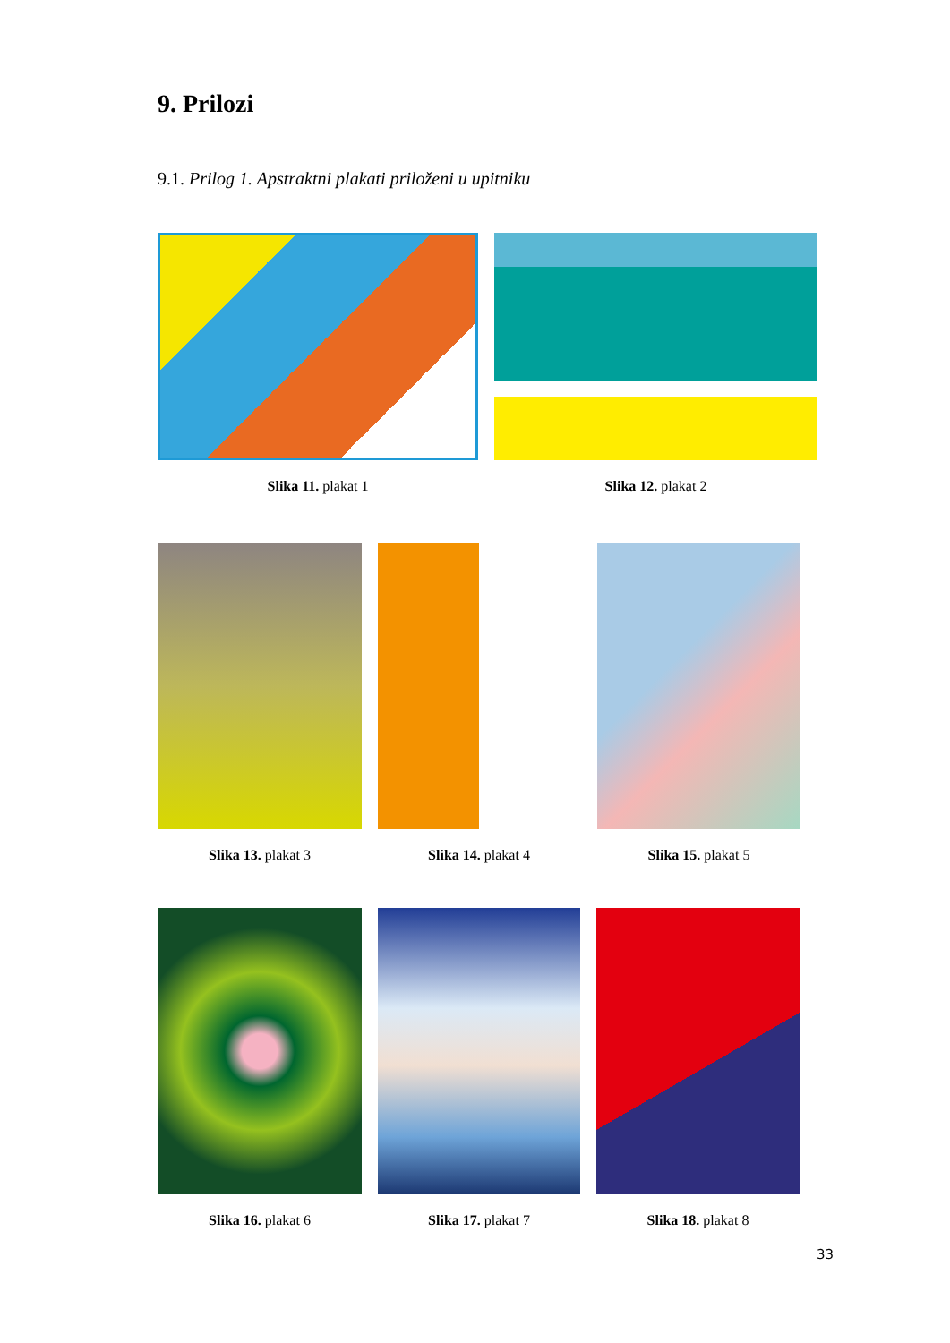9. Prilozi
9.1. Prilog 1. Apstraktni plakati priloženi u upitniku
Slika 11. plakat 1 Slika 12. plakat 2
Slika 13. plakat 3 Slika 14. plakat 4 Slika 15. plakat 5
Slika 16. plakat 6 Slika 17. plakat 7 Slika 18. plakat 8
33